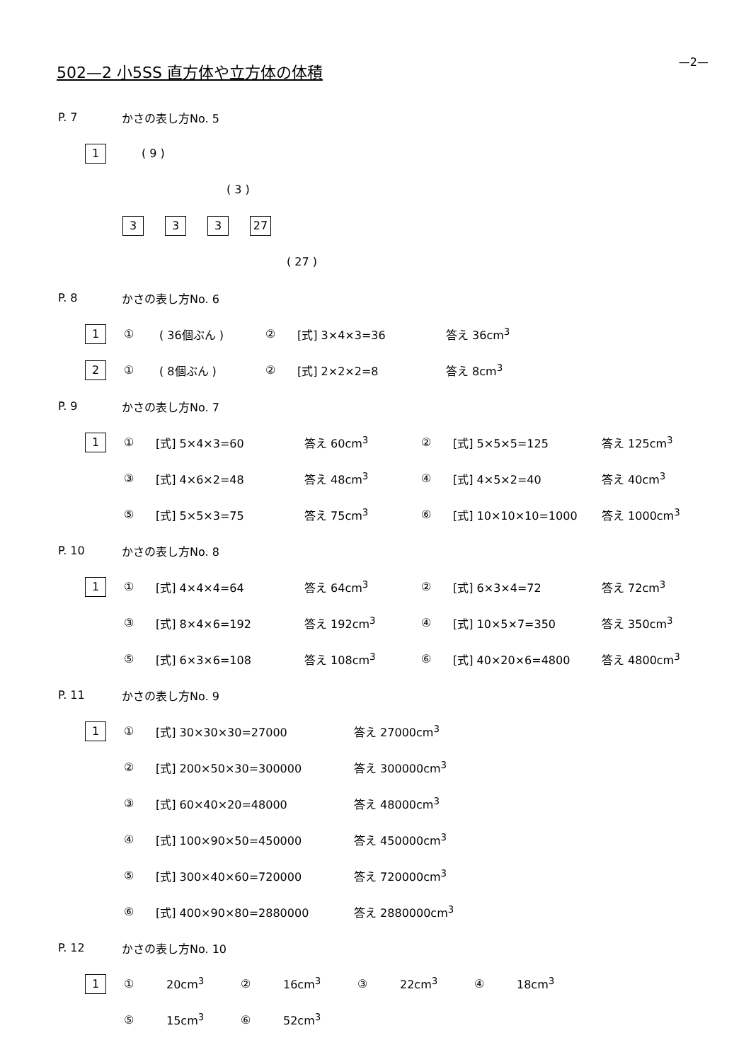—2— 502—2 小5SS 直方体や立方体の体積
P. 7 かさの表し方No. 5
1 ( 9 )
( 3 )
3 3 3 27
( 27 )
P. 8 かさの表し方No. 6
1 ① ( 36個ぶん ) ② [式] 3×4×3=36 答え 36cm<sup>3</sup>
2 ① ( 8個ぶん ) ② [式] 2×2×2=8 答え 8cm<sup>3</sup>
P. 9 かさの表し方No. 7
1 ① [式] 5×4×3=60 答え 60cm<sup>3</sup> ② [式] 5×5×5=125 答え 125cm<sup>3</sup>
③ [式] 4×6×2=48 答え 48cm<sup>3</sup> ④ [式] 4×5×2=40 答え 40cm<sup>3</sup>
⑤ [式] 5×5×3=75 答え 75cm<sup>3</sup> ⑥ [式] 10×10×10=1000 答え 1000cm<sup>3</sup>
P. 10 かさの表し方No. 8
1 ① [式] 4×4×4=64 答え 64cm<sup>3</sup> ② [式] 6×3×4=72 答え 72cm<sup>3</sup>
③ [式] 8×4×6=192 答え 192cm<sup>3</sup> ④ [式] 10×5×7=350 答え 350cm<sup>3</sup>
⑤ [式] 6×3×6=108 答え 108cm<sup>3</sup> ⑥ [式] 40×20×6=4800 答え 4800cm<sup>3</sup>
P. 11 かさの表し方No. 9
1 ① [式] 30×30×30=27000 答え 27000cm<sup>3</sup>
② [式] 200×50×30=300000 答え 300000cm<sup>3</sup>
③ [式] 60×40×20=48000 答え 48000cm<sup>3</sup>
④ [式] 100×90×50=450000 答え 450000cm<sup>3</sup>
⑤ [式] 300×40×60=720000 答え 720000cm<sup>3</sup>
⑥ [式] 400×90×80=2880000 答え 2880000cm<sup>3</sup>
P. 12 かさの表し方No. 10
1 ① 20cm<sup>3</sup> ② 16cm<sup>3</sup> ③ 22cm<sup>3</sup> ④ 18cm<sup>3</sup>
⑤ 15cm<sup>3</sup> ⑥ 52cm<sup>3</sup>